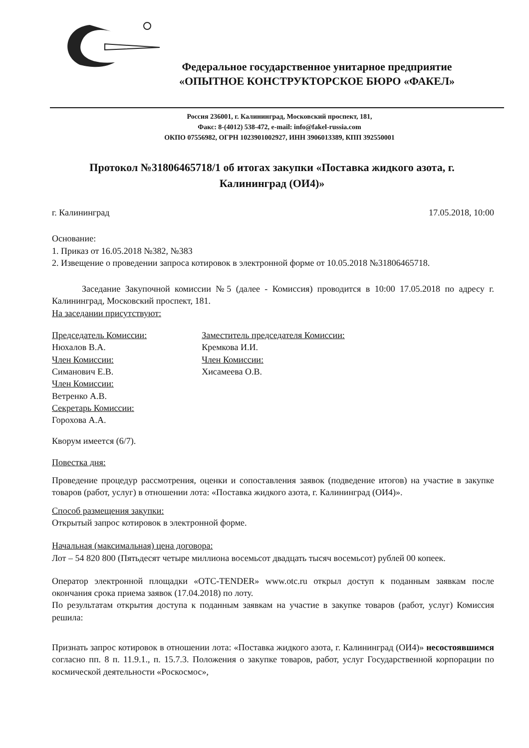Федеральное государственное унитарное предприятие
«ОПЫТНОЕ КОНСТРУКТОРСКОЕ БЮРО «ФАКЕЛ»
Россия 236001, г. Калининград, Московский проспект, 181,
Факс: 8-(4012) 538-472, e-mail: info@fakel-russia.com
ОКПО 07556982, ОГРН 1023901002927, ИНН 3906013389, КПП 392550001
Протокол №31806465718/1 об итогах закупки «Поставка жидкого азота, г. Калининград (ОИ4)»
г. Калининград 17.05.2018, 10:00
Основание:
1. Приказ от 16.05.2018 №382, №383
2. Извещение о проведении запроса котировок в электронной форме от 10.05.2018 №31806465718.
Заседание Закупочной комиссии №5 (далее - Комиссия) проводится в 10:00 17.05.2018 по адресу г. Калининград, Московский проспект, 181.
На заседании присутствуют:
Председатель Комиссии:
Нюхалов В.А.
Член Комиссии:
Симанович Е.В.
Член Комиссии:
Ветренко А.В.
Секретарь Комиссии:
Горохова А.А.
Заместитель председателя Комиссии:
Кремкова И.И.
Член Комиссии:
Хисамеева О.В.
Кворум имеется (6/7).
Повестка дня:
Проведение процедур рассмотрения, оценки и сопоставления заявок (подведение итогов) на участие в закупке товаров (работ, услуг) в отношении лота: «Поставка жидкого азота, г. Калининград (ОИ4)».
Способ размещения закупки:
Открытый запрос котировок в электронной форме.
Начальная (максимальная) цена договора:
Лот – 54 820 800 (Пятьдесят четыре миллиона восемьсот двадцать тысяч восемьсот) рублей 00 копеек.
Оператор электронной площадки «OTC-TENDER» www.otc.ru открыл доступ к поданным заявкам после окончания срока приема заявок (17.04.2018) по лоту.
По результатам открытия доступа к поданным заявкам на участие в закупке товаров (работ, услуг) Комиссия решила:
Признать запрос котировок в отношении лота: «Поставка жидкого азота, г. Калининград (ОИ4)» несостоявшимся согласно пп. 8 п. 11.9.1., п. 15.7.3. Положения о закупке товаров, работ, услуг Государственной корпорации по космической деятельности «Роскосмос»,